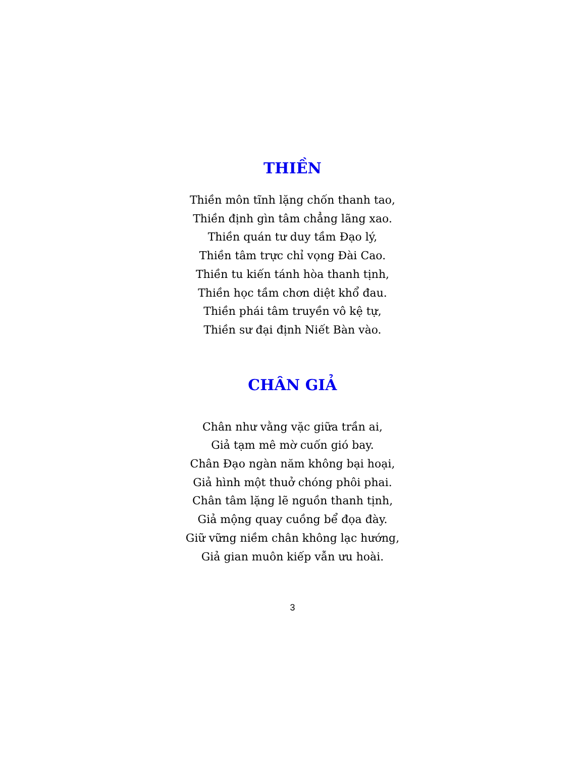THIỀN
Thiền môn tĩnh lặng chốn thanh tao,
Thiền định gìn tâm chẳng lãng xao.
Thiền quán tư duy tầm Đạo lý,
Thiền tâm trực chỉ vọng Đài Cao.
Thiền tu kiến tánh hòa thanh tịnh,
Thiền học tầm chơn diệt khổ đau.
Thiền phái tâm truyền vô kệ tự,
Thiền sư đại định Niết Bàn vào.
CHÂN GIẢ
Chân như vằng vặc giữa trần ai,
Giả tạm mê mờ cuốn gió bay.
Chân Đạo ngàn năm không bại hoại,
Giả hình một thuở chóng phôi phai.
Chân tâm lặng lẽ nguồn thanh tịnh,
Giả mộng quay cuồng bể đọa đày.
Giữ vững niềm chân không lạc hướng,
Giả gian muôn kiếp vẫn ưu hoài.
3